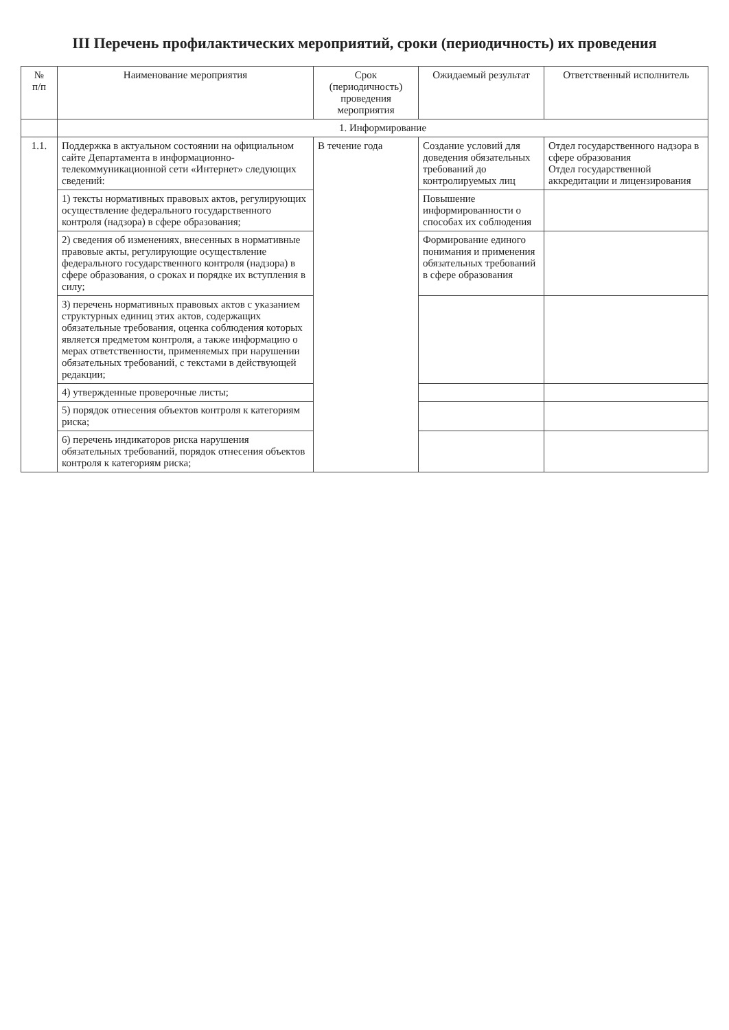III Перечень профилактических мероприятий, сроки (периодичность) их проведения
| № п/п | Наименование мероприятия | Срок (периодичность) проведения мероприятия | Ожидаемый результат | Ответственный исполнитель |
| --- | --- | --- | --- | --- |
| | 1. Информирование | | | |
| 1.1. | Поддержка в актуальном состоянии на официальном сайте Департамента в информационно-телекоммуникационной сети «Интернет» следующих сведений: | В течение года | Создание условий для доведения обязательных требований до контролируемых лиц | Отдел государственного надзора в сфере образования Отдел государственной аккредитации и лицензирования |
| | 1) тексты нормативных правовых актов, регулирующих осуществление федерального государственного контроля (надзора) в сфере образования; | | Повышение информированности о способах их соблюдения | |
| | 2) сведения об изменениях, внесенных в нормативные правовые акты, регулирующие осуществление федерального государственного контроля (надзора) в сфере образования, о сроках и порядке их вступления в силу; | | Формирование единого понимания и применения обязательных требований в сфере образования | |
| | 3) перечень нормативных правовых актов с указанием структурных единиц этих актов, содержащих обязательные требования, оценка соблюдения которых является предметом контроля, а также информацию о мерах ответственности, применяемых при нарушении обязательных требований, с текстами в действующей редакции; | | | |
| | 4) утвержденные проверочные листы; | | | |
| | 5) порядок отнесения объектов контроля к категориям риска; | | | |
| | 6) перечень индикаторов риска нарушения обязательных требований, порядок отнесения объектов контроля к категориям риска; | | | |